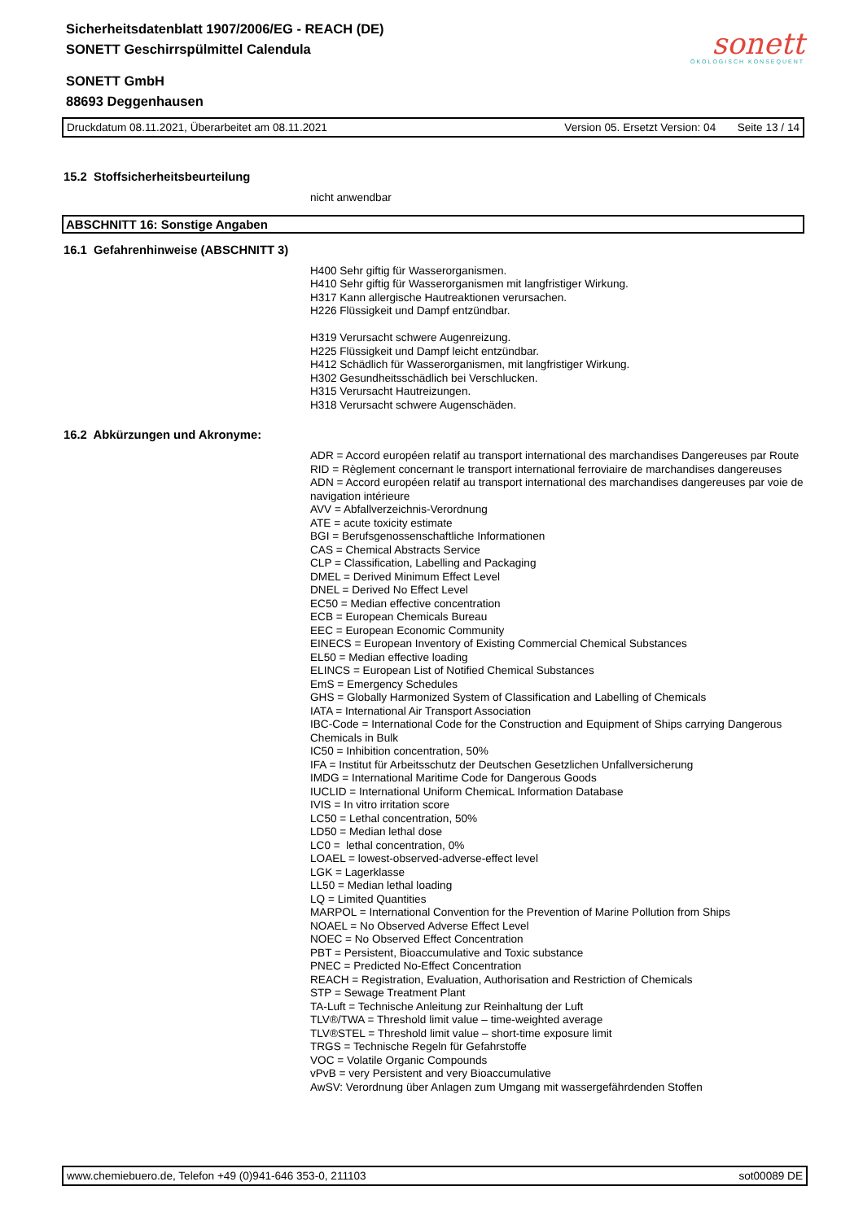sonett
ÖKOLOGISCH KONSEQUENT
Sicherheitsdatenblatt 1907/2006/EG - REACH (DE)
SONETT Geschirrspülmittel Calendula
SONETT GmbH
88693 Deggenhausen
Druckdatum 08.11.2021, Überarbeitet am 08.11.2021 Version 05. Ersetzt Version: 04 Seite 13 / 14
15.2 Stoffsicherheitsbeurteilung
nicht anwendbar
ABSCHNITT 16: Sonstige Angaben
16.1 Gefahrenhinweise (ABSCHNITT 3)
H400 Sehr giftig für Wasserorganismen.
H410 Sehr giftig für Wasserorganismen mit langfristiger Wirkung.
H317 Kann allergische Hautreaktionen verursachen.
H226 Flüssigkeit und Dampf entzündbar.
H319 Verursacht schwere Augenreizung.
H225 Flüssigkeit und Dampf leicht entzündbar.
H412 Schädlich für Wasserorganismen, mit langfristiger Wirkung.
H302 Gesundheitsschädlich bei Verschlucken.
H315 Verursacht Hautreizungen.
H318 Verursacht schwere Augenschäden.
16.2 Abkürzungen und Akronyme:
ADR = Accord européen relatif au transport international des marchandises Dangereuses par Route
RID = Règlement concernant le transport international ferroviaire de marchandises dangereuses
ADN = Accord européen relatif au transport international des marchandises dangereuses par voie de navigation intérieure
AVV = Abfallverzeichnis-Verordnung
ATE = acute toxicity estimate
BGI = Berufsgenossenschaftliche Informationen
CAS = Chemical Abstracts Service
CLP = Classification, Labelling and Packaging
DMEL = Derived Minimum Effect Level
DNEL = Derived No Effect Level
EC50 = Median effective concentration
ECB = European Chemicals Bureau
EEC = European Economic Community
EINECS = European Inventory of Existing Commercial Chemical Substances
EL50 = Median effective loading
ELINCS = European List of Notified Chemical Substances
EmS = Emergency Schedules
GHS = Globally Harmonized System of Classification and Labelling of Chemicals
IATA = International Air Transport Association
IBC-Code = International Code for the Construction and Equipment of Ships carrying Dangerous Chemicals in Bulk
IC50 = Inhibition concentration, 50%
IFA = Institut für Arbeitsschutz der Deutschen Gesetzlichen Unfallversicherung
IMDG = International Maritime Code for Dangerous Goods
IUCLID = International Uniform ChemicaL Information Database
IVIS = In vitro irritation score
LC50 = Lethal concentration, 50%
LD50 = Median lethal dose
LC0 = lethal concentration, 0%
LOAEL = lowest-observed-adverse-effect level
LGK = Lagerklasse
LL50 = Median lethal loading
LQ = Limited Quantities
MARPOL = International Convention for the Prevention of Marine Pollution from Ships
NOAEL = No Observed Adverse Effect Level
NOEC = No Observed Effect Concentration
PBT = Persistent, Bioaccumulative and Toxic substance
PNEC = Predicted No-Effect Concentration
REACH = Registration, Evaluation, Authorisation and Restriction of Chemicals
STP = Sewage Treatment Plant
TA-Luft = Technische Anleitung zur Reinhaltung der Luft
TLV®/TWA = Threshold limit value – time-weighted average
TLV®STEL = Threshold limit value – short-time exposure limit
TRGS = Technische Regeln für Gefahrstoffe
VOC = Volatile Organic Compounds
vPvB = very Persistent and very Bioaccumulative
AwSV: Verordnung über Anlagen zum Umgang mit wassergefährdenden Stoffen
www.chemiebuero.de, Telefon +49 (0)941-646 353-0, 211103 sot00089 DE